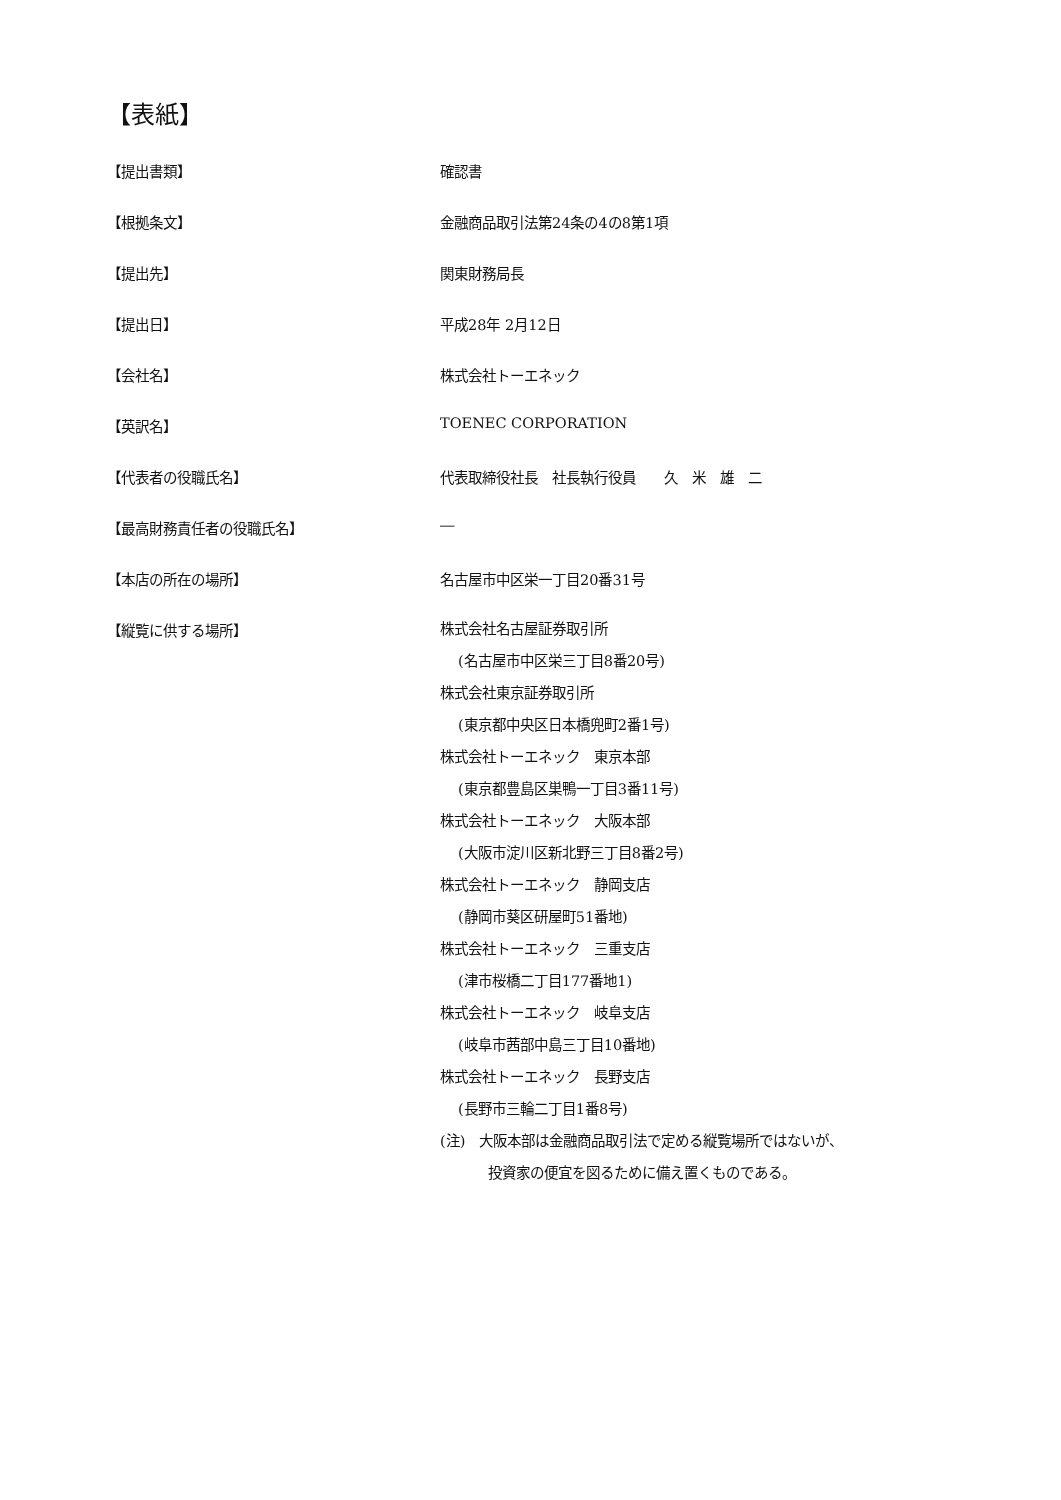【表紙】
| 【提出書類】 | 確認書 |
| 【根拠条文】 | 金融商品取引法第24条の4の8第1項 |
| 【提出先】 | 関東財務局長 |
| 【提出日】 | 平成28年 2月12日 |
| 【会社名】 | 株式会社トーエネック |
| 【英訳名】 | TOENEC CORPORATION |
| 【代表者の役職氏名】 | 代表取締役社長 社長執行役員 久 米 雄 二 |
| 【最高財務責任者の役職氏名】 | ― |
| 【本店の所在の場所】 | 名古屋市中区栄一丁目20番31号 |
| 【縦覧に供する場所】 | 株式会社名古屋証券取引所 (名古屋市中区栄三丁目8番20号) 株式会社東京証券取引所 (東京都中央区日本橋兜町2番1号) 株式会社トーエネック 東京本部 (東京都豊島区巣鴨一丁目3番11号) 株式会社トーエネック 大阪本部 (大阪市淀川区新北野三丁目8番2号) 株式会社トーエネック 静岡支店 (静岡市葵区研屋町51番地) 株式会社トーエネック 三重支店 (津市桜橋二丁目177番地1) 株式会社トーエネック 岐阜支店 (岐阜市茜部中島三丁目10番地) 株式会社トーエネック 長野支店 (長野市三輪二丁目1番8号) (注) 大阪本部は金融商品取引法で定める縦覧場所ではないが、 投資家の便宜を図るために備え置くものである。 |